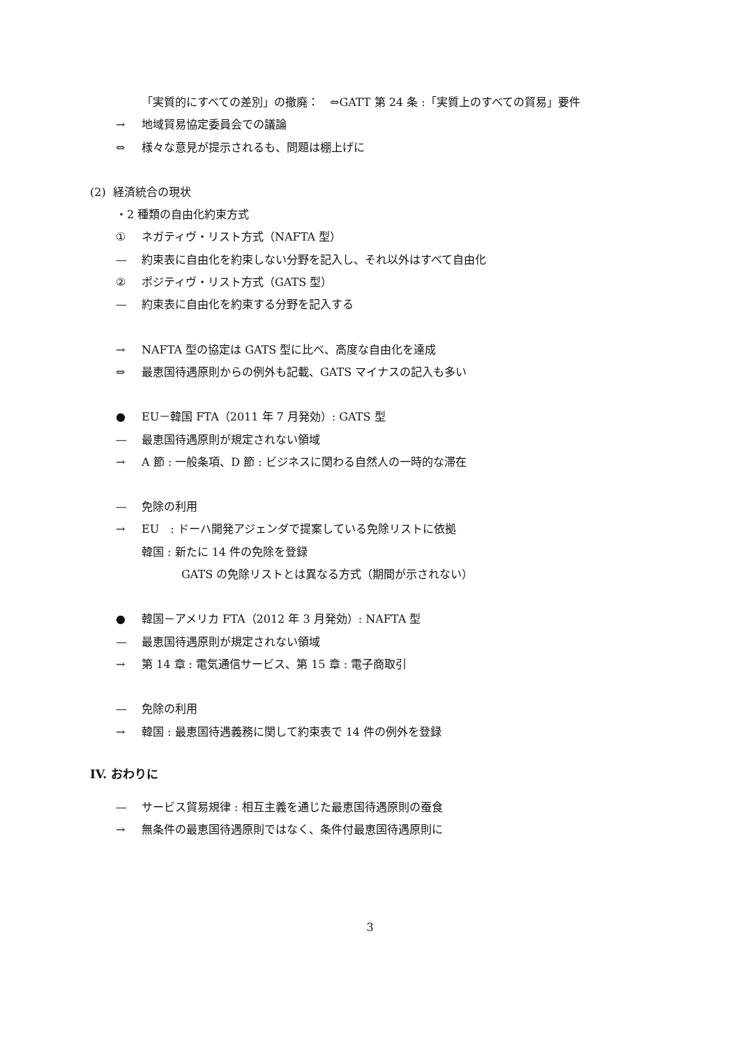「実質的にすべての差別」の撤廃：　⇔GATT 第 24 条 :「実質上のすべての貿易」要件
→ 地域貿易協定委員会での議論
⇔ 様々な意見が提示されるも、問題は棚上げに
(2) 経済統合の現状
・2 種類の自由化約束方式
① ネガティヴ・リスト方式（NAFTA 型）
— 約束表に自由化を約束しない分野を記入し、それ以外はすべて自由化
② ポジティヴ・リスト方式（GATS 型）
— 約束表に自由化を約束する分野を記入する
→ NAFTA 型の協定は GATS 型に比べ、高度な自由化を達成
⇔ 最恵国待遇原則からの例外も記載、GATS マイナスの記入も多い
● EU－韓国 FTA（2011 年 7 月発効）: GATS 型
— 最恵国待遇原則が規定されない領域
→ A 節 : 一般条項、D 節 : ビジネスに関わる自然人の一時的な滞在
— 免除の利用
→ EU　: ドーハ開発アジェンダで提案している免除リストに依拠
韓国 : 新たに 14 件の免除を登録
GATS の免除リストとは異なる方式（期間が示されない）
● 韓国－アメリカ FTA（2012 年 3 月発効）: NAFTA 型
— 最恵国待遇原則が規定されない領域
→ 第 14 章 : 電気通信サービス、第 15 章 : 電子商取引
— 免除の利用
→ 韓国 : 最恵国待遇義務に関して約束表で 14 件の例外を登録
IV. おわりに
— サービス貿易規律 : 相互主義を通じた最恵国待遇原則の蚕食
→ 無条件の最恵国待遇原則ではなく、条件付最恵国待遇原則に
3